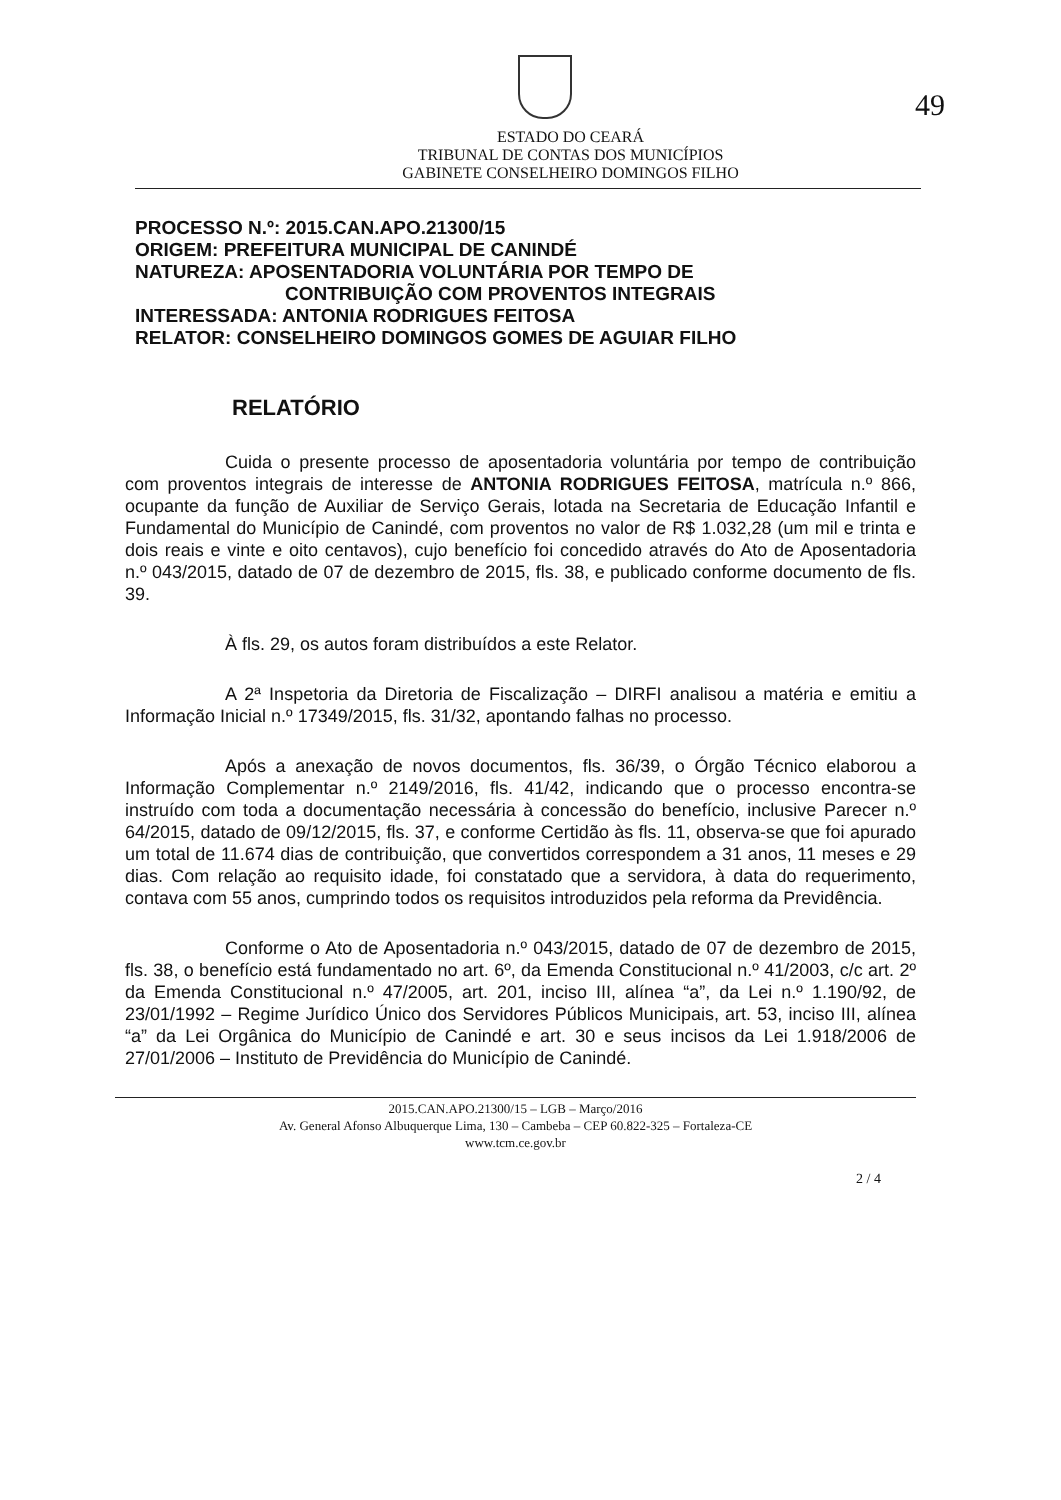49
ESTADO DO CEARÁ
TRIBUNAL DE CONTAS DOS MUNICÍPIOS
GABINETE CONSELHEIRO DOMINGOS FILHO
PROCESSO N.º: 2015.CAN.APO.21300/15
ORIGEM: PREFEITURA MUNICIPAL DE CANINDÉ
NATUREZA: APOSENTADORIA VOLUNTÁRIA POR TEMPO DE
CONTRIBUIÇÃO COM PROVENTOS INTEGRAIS
INTERESSADA: ANTONIA RODRIGUES FEITOSA
RELATOR: CONSELHEIRO DOMINGOS GOMES DE AGUIAR FILHO
RELATÓRIO
Cuida o presente processo de aposentadoria voluntária por tempo de contribuição com proventos integrais de interesse de ANTONIA RODRIGUES FEITOSA, matrícula n.º 866, ocupante da função de Auxiliar de Serviço Gerais, lotada na Secretaria de Educação Infantil e Fundamental do Município de Canindé, com proventos no valor de R$ 1.032,28 (um mil e trinta e dois reais e vinte e oito centavos), cujo benefício foi concedido através do Ato de Aposentadoria n.º 043/2015, datado de 07 de dezembro de 2015, fls. 38, e publicado conforme documento de fls. 39.
À fls. 29, os autos foram distribuídos a este Relator.
A 2ª Inspetoria da Diretoria de Fiscalização – DIRFI analisou a matéria e emitiu a Informação Inicial n.º 17349/2015, fls. 31/32, apontando falhas no processo.
Após a anexação de novos documentos, fls. 36/39, o Órgão Técnico elaborou a Informação Complementar n.º 2149/2016, fls. 41/42, indicando que o processo encontra-se instruído com toda a documentação necessária à concessão do benefício, inclusive Parecer n.º 64/2015, datado de 09/12/2015, fls. 37, e conforme Certidão às fls. 11, observa-se que foi apurado um total de 11.674 dias de contribuição, que convertidos correspondem a 31 anos, 11 meses e 29 dias. Com relação ao requisito idade, foi constatado que a servidora, à data do requerimento, contava com 55 anos, cumprindo todos os requisitos introduzidos pela reforma da Previdência.
Conforme o Ato de Aposentadoria n.º 043/2015, datado de 07 de dezembro de 2015, fls. 38, o benefício está fundamentado no art. 6º, da Emenda Constitucional n.º 41/2003, c/c art. 2º da Emenda Constitucional n.º 47/2005, art. 201, inciso III, alínea “a”, da Lei n.º 1.190/92, de 23/01/1992 – Regime Jurídico Único dos Servidores Públicos Municipais, art. 53, inciso III, alínea “a” da Lei Orgânica do Município de Canindé e art. 30 e seus incisos da Lei 1.918/2006 de 27/01/2006 – Instituto de Previdência do Município de Canindé.
2015.CAN.APO.21300/15 – LGB – Março/2016
Av. General Afonso Albuquerque Lima, 130 – Cambeba – CEP 60.822-325 – Fortaleza-CE
www.tcm.ce.gov.br
2 / 4